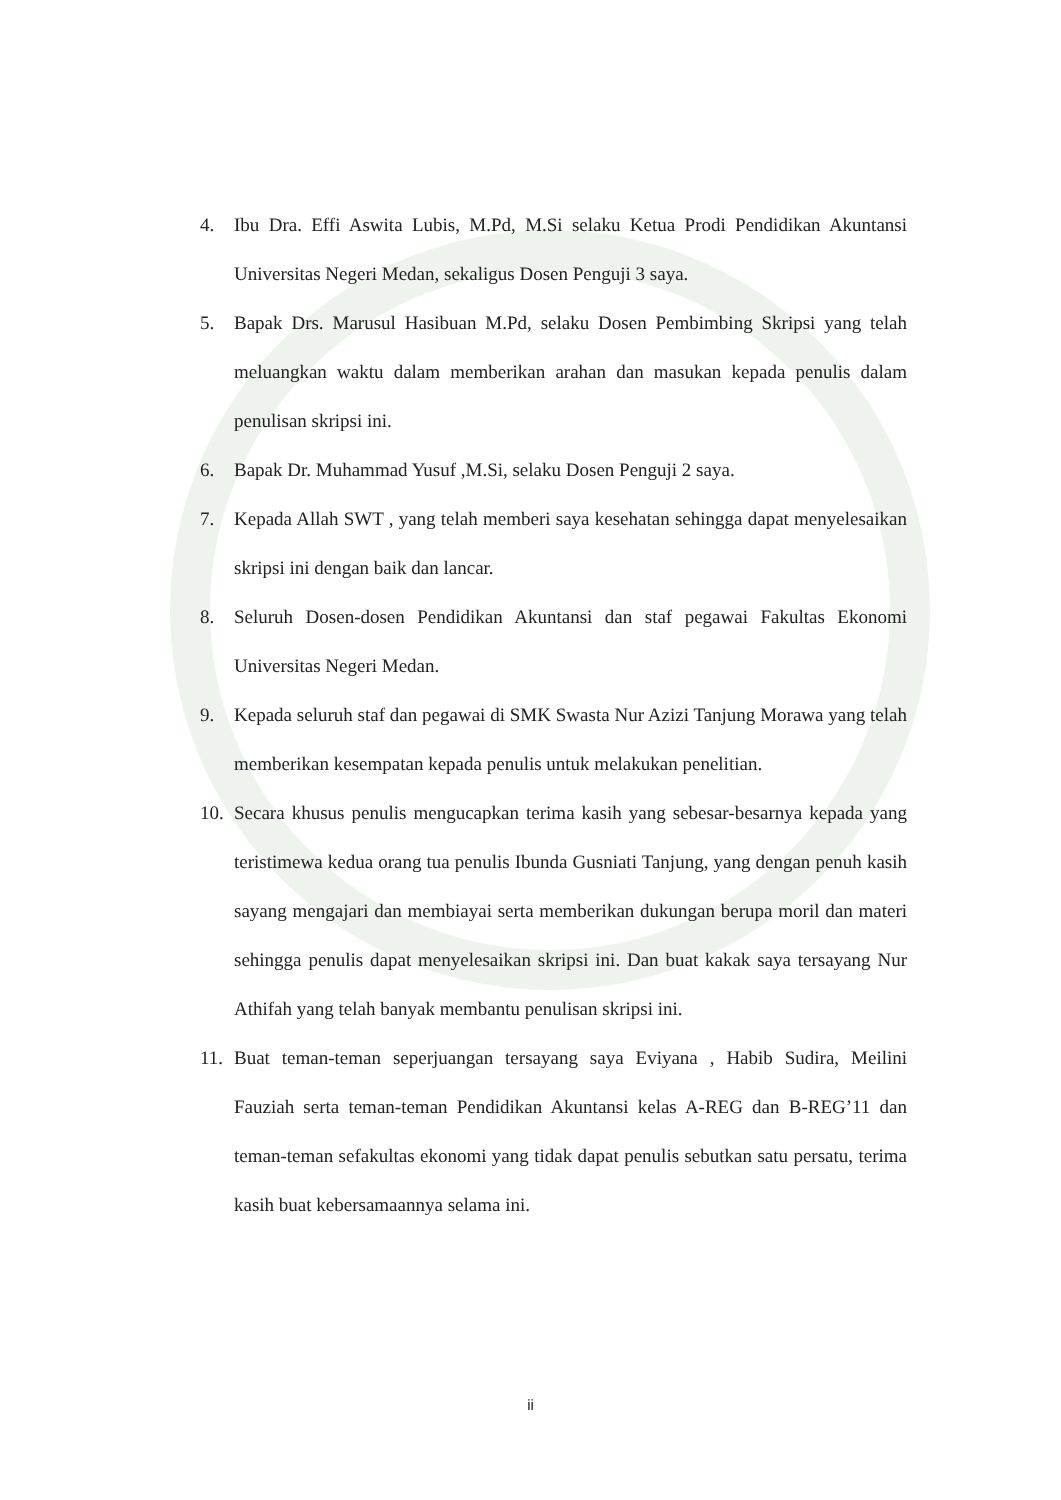4. Ibu Dra. Effi Aswita Lubis, M.Pd, M.Si selaku Ketua Prodi Pendidikan Akuntansi Universitas Negeri Medan, sekaligus Dosen Penguji 3 saya.
5. Bapak Drs. Marusul Hasibuan M.Pd, selaku Dosen Pembimbing Skripsi yang telah meluangkan waktu dalam memberikan arahan dan masukan kepada penulis dalam penulisan skripsi ini.
6. Bapak Dr. Muhammad Yusuf ,M.Si, selaku Dosen Penguji 2 saya.
7. Kepada Allah SWT , yang telah memberi saya kesehatan sehingga dapat menyelesaikan skripsi ini dengan baik dan lancar.
8. Seluruh Dosen-dosen Pendidikan Akuntansi dan staf pegawai Fakultas Ekonomi Universitas Negeri Medan.
9. Kepada seluruh staf dan pegawai di SMK Swasta Nur Azizi Tanjung Morawa yang telah memberikan kesempatan kepada penulis untuk melakukan penelitian.
10. Secara khusus penulis mengucapkan terima kasih yang sebesar-besarnya kepada yang teristimewa kedua orang tua penulis Ibunda Gusniati Tanjung, yang dengan penuh kasih sayang mengajari dan membiayai serta memberikan dukungan berupa moril dan materi sehingga penulis dapat menyelesaikan skripsi ini. Dan buat kakak saya tersayang Nur Athifah yang telah banyak membantu penulisan skripsi ini.
11. Buat teman-teman seperjuangan tersayang saya Eviyana , Habib Sudira, Meilini Fauziah serta teman-teman Pendidikan Akuntansi kelas A-REG dan B-REG’11 dan teman-teman sefakultas ekonomi yang tidak dapat penulis sebutkan satu persatu, terima kasih buat kebersamaannya selama ini.
ii